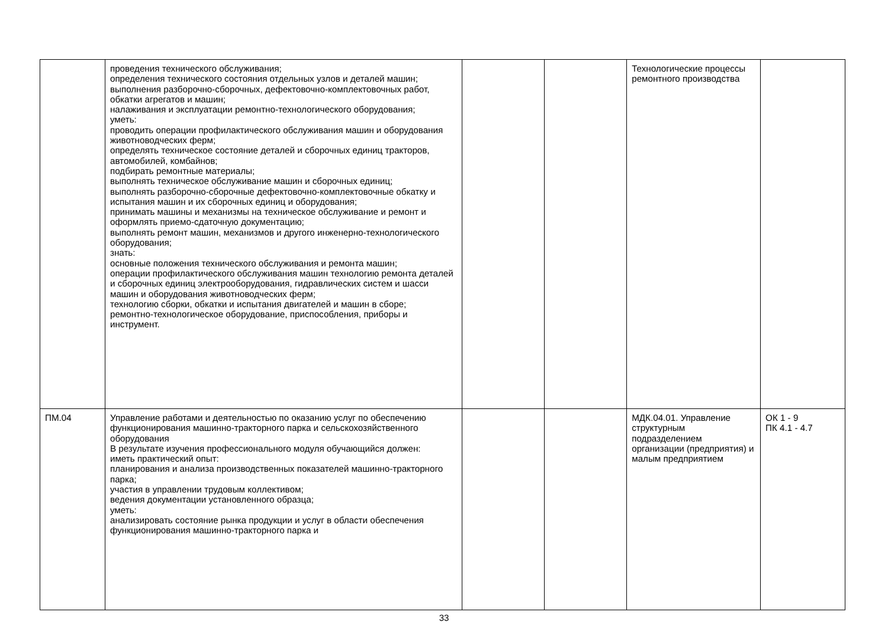| | проведения технического обслуживания; определения технического состояния отдельных узлов и деталей машин; выполнения разборочно-сборочных, дефектовочно-комплектовочных работ, обкатки агрегатов и машин; налаживания и эксплуатации ремонтно-технологического оборудования; уметь: проводить операции профилактического обслуживания машин и оборудования животноводческих ферм; определять техническое состояние деталей и сборочных единиц тракторов, автомобилей, комбайнов; подбирать ремонтные материалы; выполнять техническое обслуживание машин и сборочных единиц; выполнять разборочно-сборочные дефектовочно-комплектовочные обкатку и испытания машин и их сборочных единиц и оборудования; принимать машины и механизмы на техническое обслуживание и ремонт и оформлять приемо-сдаточную документацию; выполнять ремонт машин, механизмов и другого инженерно-технологического оборудования; знать: основные положения технического обслуживания и ремонта машин; операции профилактического обслуживания машин технологию ремонта деталей и сборочных единиц электрооборудования, гидравлических систем и шасси машин и оборудования животноводческих ферм; технологию сборки, обкатки и испытания двигателей и машин в сборе; ремонтно-технологическое оборудование, приспособления, приборы и инструмент. | | | Технологические процессы ремонтного производства | |
| ПМ.04 | Управление работами и деятельностью по оказанию услуг по обеспечению функционирования машинно-тракторного парка и сельскохозяйственного оборудования В результате изучения профессионального модуля обучающийся должен: иметь практический опыт: планирования и анализа производственных показателей машинно-тракторного парка; участия в управлении трудовым коллективом; ведения документации установленного образца; уметь: анализировать состояние рынка продукции и услуг в области обеспечения функционирования машинно-тракторного парка и | | | МДК.04.01. Управление структурным подразделением организации (предприятия) и малым предприятием | ОК 1 - 9 ПК 4.1 - 4.7 |
33